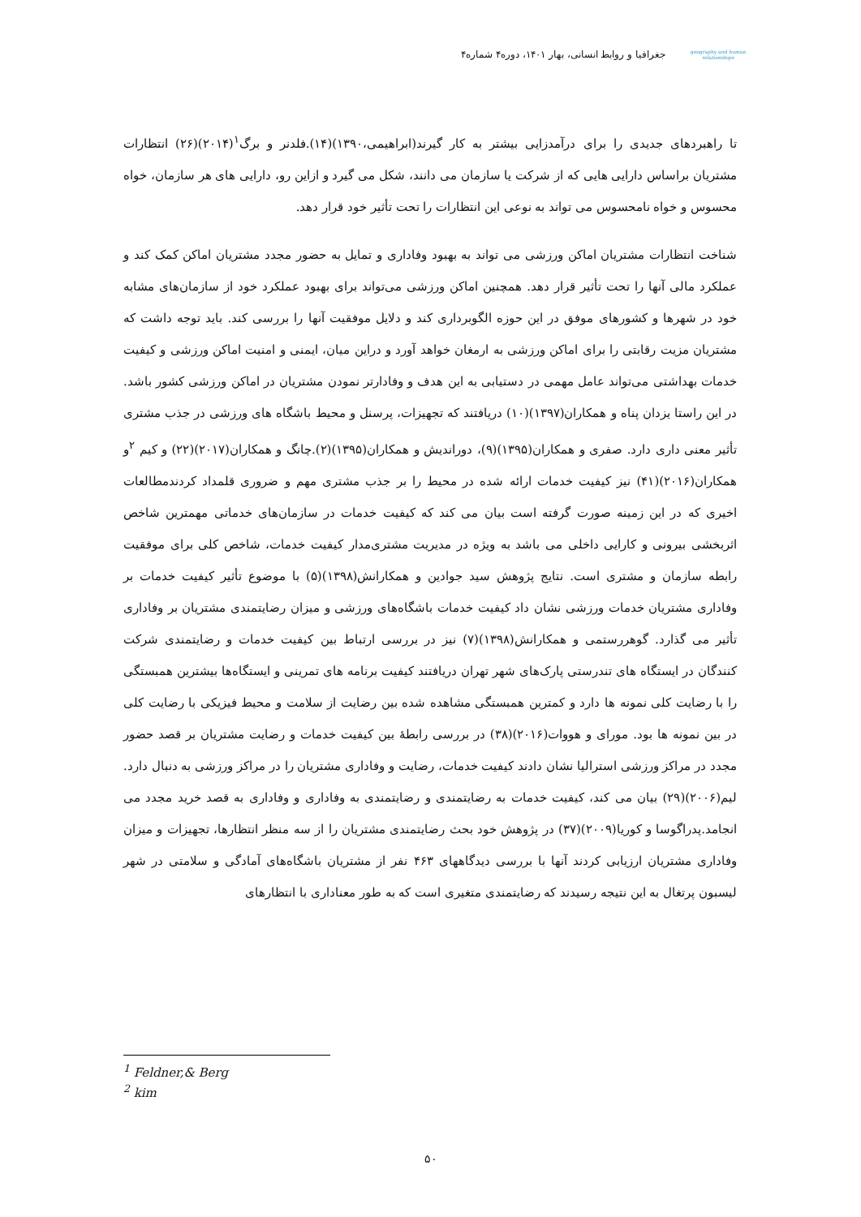geography and human relationships
جغرافیا و روابط انسانی، بهار ۱۴۰۱، دوره۴ شماره۴
تا راهبردهای جدیدی را برای درآمدزایی بیشتر به کار گیرند(ابراهیمی،۱۳۹۰)(۱۴).فلدنر و برگ<sup>۱</sup>(۲۰۱۴)(۲۶) انتظارات مشتریان براساس دارایی هایی که از شرکت یا سازمان می دانند، شکل می گیرد و ازاین رو، دارایی های هر سازمان، خواه محسوس و خواه نامحسوس می تواند به نوعی این انتظارات را تحت تأثیر خود قرار دهد.
شناخت انتظارات مشتریان اماکن ورزشی می تواند به بهبود وفاداری و تمایل به حضور مجدد مشتریان اماکن کمک کند و عملکرد مالی آنها را تحت تأثیر قرار دهد. همچنین اماکن ورزشی می‌تواند برای بهبود عملکرد خود از سازمان‌های مشابه خود در شهرها و کشورهای موفق در این حوزه الگوبرداری کند و دلایل موفقیت آنها را بررسی کند. باید توجه داشت که مشتریان مزیت رقابتی را برای اماکن ورزشی به ارمغان خواهد آورد و دراین میان، ایمنی و امنیت اماکن ورزشی و کیفیت خدمات بهداشتی می‌تواند عامل مهمی در دستیابی به این هدف و وفادارتر نمودن مشتریان در اماکن ورزشی کشور باشد. در این راستا یزدان پناه و همکاران(۱۳۹۷)(۱۰) دریافتند که تجهیزات، پرسنل و محیط باشگاه های ورزشی در جذب مشتری تأثیر معنی داری دارد. صفری و همکاران(۱۳۹۵)(۹)، دوراندیش و همکاران(۱۳۹۵)(۲).چانگ و همکاران(۲۰۱۷)(۲۲) و کیم <sup>۲</sup>و همکاران(۲۰۱۶)(۴۱) نیز کیفیت خدمات ارائه شده در محیط را بر جذب مشتری مهم و ضروری قلمداد کردندمطالعات اخیری که در این زمینه صورت گرفته است بیان می کند که کیفیت خدمات در سازمان‌های خدماتی مهمترین شاخص اثربخشی بیرونی و کارایی داخلی می باشد به ویژه در مدیریت مشتری‌مدار کیفیت خدمات، شاخص کلی برای موفقیت رابطه سازمان و مشتری است. نتایج پژوهش سید جوادین و همکارانش(۱۳۹۸)(۵) با موضوع تأثیر کیفیت خدمات بر وفاداری مشتریان خدمات ورزشی نشان داد کیفیت خدمات باشگاه‌های ورزشی و میزان رضایتمندی مشتریان بر وفاداری تأثیر می گذارد. گوهررستمی و همکارانش(۱۳۹۸)(۷) نیز در بررسی ارتباط بین کیفیت خدمات و رضایتمندی شرکت کنندگان در ایستگاه های تندرستی پارک‌های شهر تهران دریافتند کیفیت برنامه های تمرینی و ایستگاه‌ها بیشترین همبستگی را با رضایت کلی نمونه ها دارد و کمترین همبستگی مشاهده شده بین رضایت از سلامت و محیط فیزیکی با رضایت کلی در بین نمونه ها بود. مورای و هووات(۲۰۱۶)(۳۸) در بررسی رابطۀ بین کیفیت خدمات و رضایت مشتریان بر قصد حضور مجدد در مراکز ورزشی استرالیا نشان دادند کیفیت خدمات، رضایت و وفاداری مشتریان را در مراکز ورزشی به دنبال دارد. لیم(۲۰۰۶)(۲۹) بیان می کند، کیفیت خدمات به رضایتمندی و رضایتمندی به وفاداری و وفاداری به قصد خرید مجدد می انجامد.پدراگوسا و کوریا(۲۰۰۹)(۳۷) در پژوهش خود بحث رضایتمندی مشتریان را از سه منظر انتظارها، تجهیزات و میزان وفاداری مشتریان ارزیابی کردند آنها با بررسی دیدگاههای ۴۶۳ نفر از مشتریان باشگاه‌های آمادگی و سلامتی در شهر لیسبون پرتغال به این نتیجه رسیدند که رضایتمندی متغیری است که به طور معناداری با انتظارهای
<sup>1</sup> Feldner,& Berg
<sup>2</sup> kim
۵۰